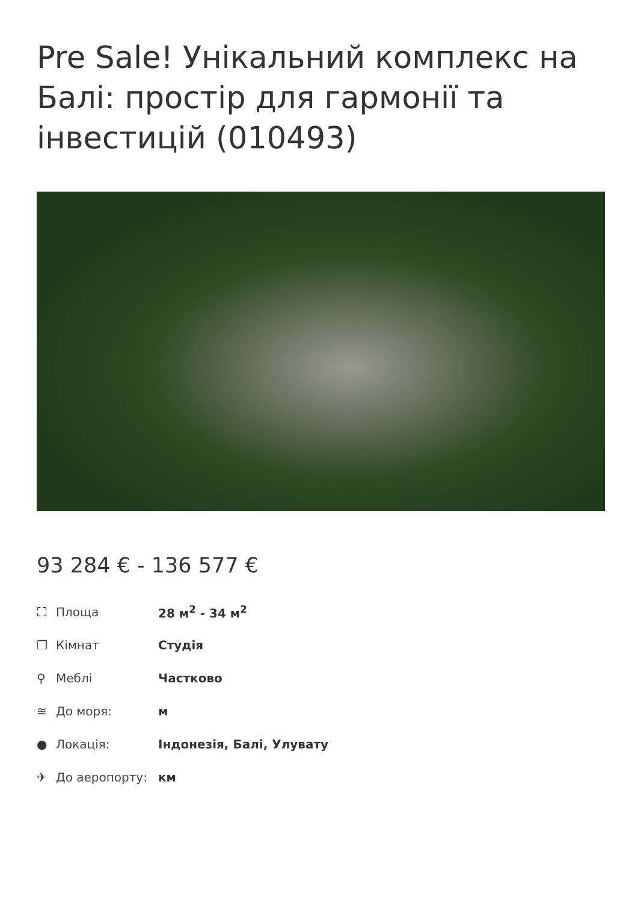Pre Sale! Унікальний комплекс на Балі: простір для гармонії та інвестицій (010493)
93 284 € - 136 577 €
⛶ Площа 28 м<sup>2</sup> - 34 м<sup>2</sup>
❐ Кімнат Студія
⚲ Меблі Частково
≋ До моря: м
● Локація: Індонезія, Балі, Улувату
✈ До аеропорту: км